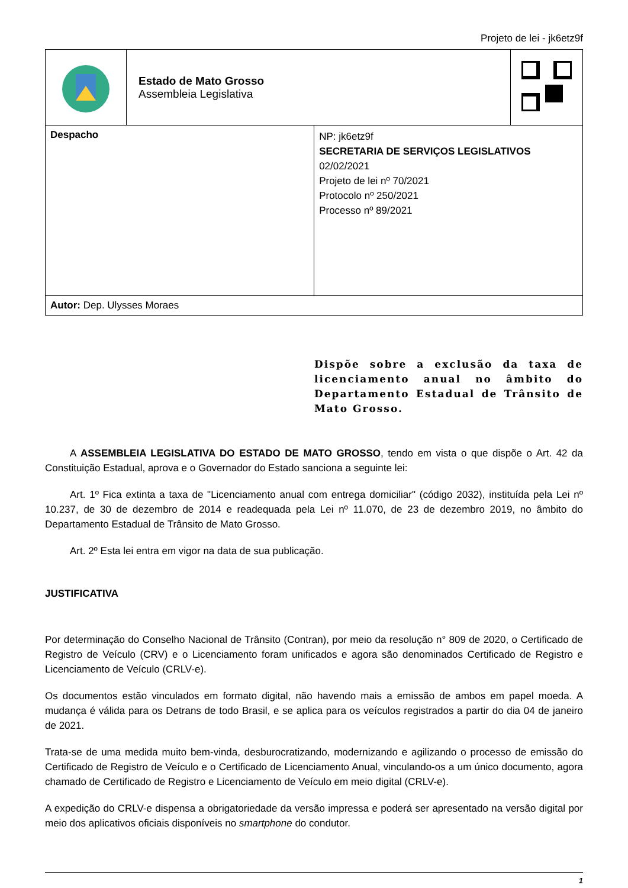Projeto de lei - jk6etz9f
| | Estado de Mato Grosso Assembleia Legislativa | | |
| Despacho | | NP: jk6etz9f SECRETARIA DE SERVIÇOS LEGISLATIVOS 02/02/2021 Projeto de lei nº 70/2021 Protocolo nº 250/2021 Processo nº 89/2021 | |
| Autor: Dep. Ulysses Moraes | | | |
Dispõe sobre a exclusão da taxa de licenciamento anual no âmbito do Departamento Estadual de Trânsito de Mato Grosso.
A ASSEMBLEIA LEGISLATIVA DO ESTADO DE MATO GROSSO, tendo em vista o que dispõe o Art. 42 da Constituição Estadual, aprova e o Governador do Estado sanciona a seguinte lei:
Art. 1º Fica extinta a taxa de "Licenciamento anual com entrega domiciliar" (código 2032), instituída pela Lei nº 10.237, de 30 de dezembro de 2014 e readequada pela Lei nº 11.070, de 23 de dezembro 2019, no âmbito do Departamento Estadual de Trânsito de Mato Grosso.
Art. 2º Esta lei entra em vigor na data de sua publicação.
JUSTIFICATIVA
Por determinação do Conselho Nacional de Trânsito (Contran), por meio da resolução n° 809 de 2020, o Certificado de Registro de Veículo (CRV) e o Licenciamento foram unificados e agora são denominados Certificado de Registro e Licenciamento de Veículo (CRLV-e).
Os documentos estão vinculados em formato digital, não havendo mais a emissão de ambos em papel moeda. A mudança é válida para os Detrans de todo Brasil, e se aplica para os veículos registrados a partir do dia 04 de janeiro de 2021.
Trata-se de uma medida muito bem-vinda, desburocratizando, modernizando e agilizando o processo de emissão do Certificado de Registro de Veículo e o Certificado de Licenciamento Anual, vinculando-os a um único documento, agora chamado de Certificado de Registro e Licenciamento de Veículo em meio digital (CRLV-e).
A expedição do CRLV-e dispensa a obrigatoriedade da versão impressa e poderá ser apresentado na versão digital por meio dos aplicativos oficiais disponíveis no smartphone do condutor.
1